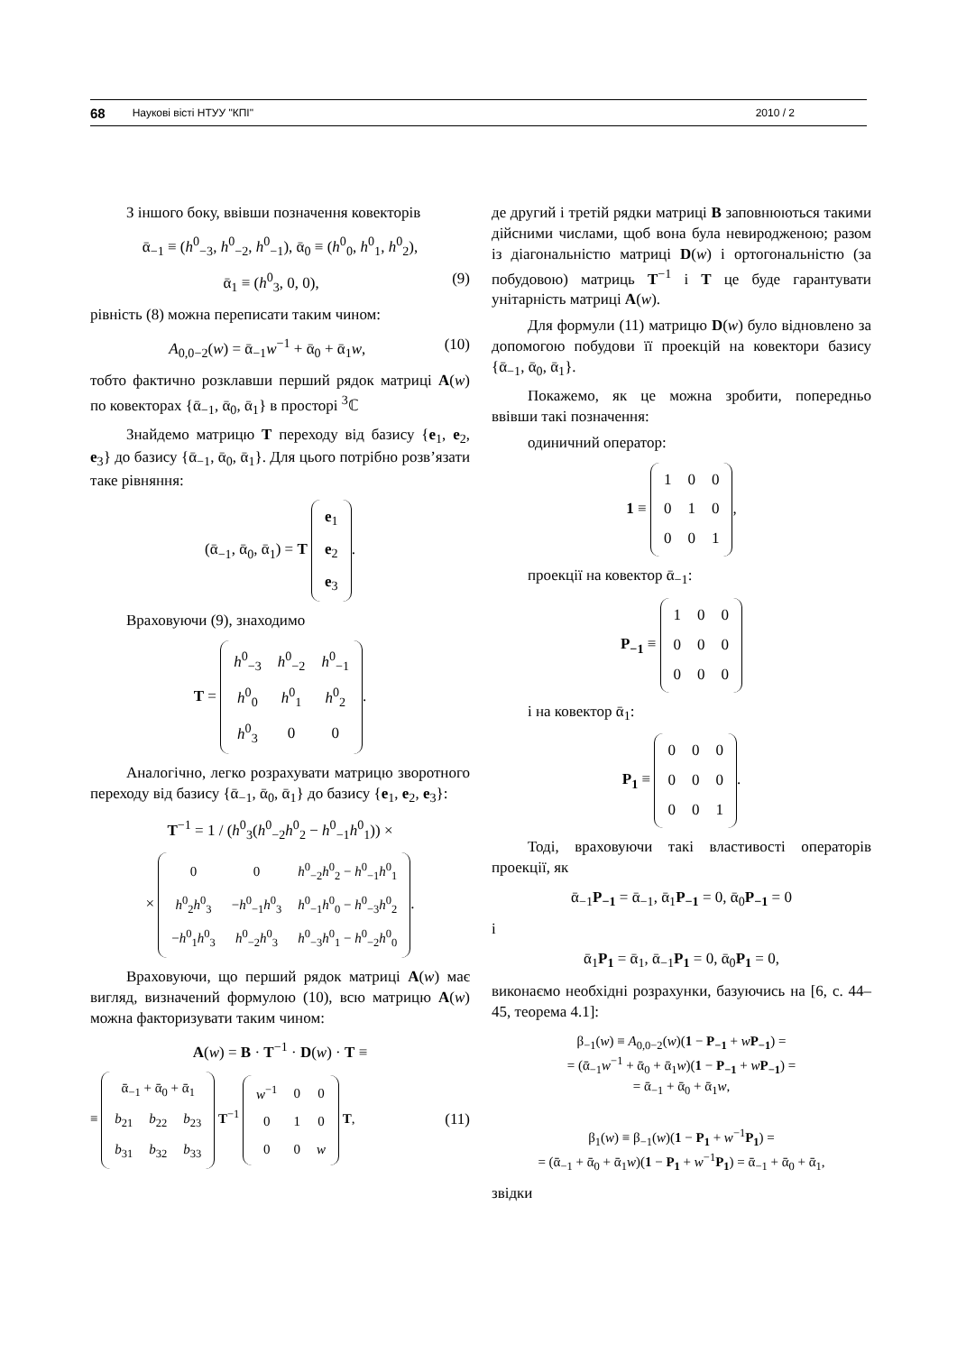68 Наукові вісті НТУУ "КПІ" 2010 / 2
З іншого боку, ввівши позначення ковекторів
ᾱ<sub>−1</sub> ≡ (h<sup>0</sup><sub>−3</sub>, h<sup>0</sup><sub>−2</sub>, h<sup>0</sup><sub>−1</sub>), ᾱ<sub>0</sub> ≡ (h<sup>0</sup><sub>0</sub>, h<sup>0</sup><sub>1</sub>, h<sup>0</sup><sub>2</sub>),
ᾱ<sub>1</sub> ≡ (h<sup>0</sup><sub>3</sub>, 0, 0), (9)
рівність (8) можна переписати таким чином:
A<sub>0,0−2</sub>(w) = ᾱ<sub>−1</sub>w<sup>−1</sup> + ᾱ<sub>0</sub> + ᾱ<sub>1</sub>w, (10)
тобто фактично розклавши перший рядок матриці A(w) по ковекторах {ᾱ<sub>−1</sub>, ᾱ<sub>0</sub>, ᾱ<sub>1</sub>} в просторі <sup>3</sup>ℂ
Знайдемо матрицю T переходу від базису {e<sub>1</sub>, e<sub>2</sub>, e<sub>3</sub>} до базису {ᾱ<sub>−1</sub>, ᾱ<sub>0</sub>, ᾱ<sub>1</sub>}. Для цього потрібно розв’язати таке рівняння:
(ᾱ<sub>−1</sub>, ᾱ<sub>0</sub>, ᾱ<sub>1</sub>) = T
| e<sub>1</sub> |
| e<sub>2</sub> |
| e<sub>3</sub> |
.
Враховуючи (9), знаходимо
T =
| h<sup>0</sup><sub>−3</sub> | h<sup>0</sup><sub>−2</sub> | h<sup>0</sup><sub>−1</sub> |
| h<sup>0</sup><sub>0</sub> | h<sup>0</sup><sub>1</sub> | h<sup>0</sup><sub>2</sub> |
| h<sup>0</sup><sub>3</sub> | 0 | 0 |
.
Аналогічно, легко розрахувати матрицю зворотного переходу від базису {ᾱ<sub>−1</sub>, ᾱ<sub>0</sub>, ᾱ<sub>1</sub>} до базису {e<sub>1</sub>, e<sub>2</sub>, e<sub>3</sub>}:
T<sup>−1</sup> = 1 / (h<sup>0</sup><sub>3</sub>(h<sup>0</sup><sub>−2</sub>h<sup>0</sup><sub>2</sub> − h<sup>0</sup><sub>−1</sub>h<sup>0</sup><sub>1</sub>)) ×
×
| 0 | 0 | h<sup>0</sup><sub>−2</sub> h<sup>0</sup><sub>2</sub> − h<sup>0</sup><sub>−1</sub> h<sup>0</sup><sub>1</sub> |
| h<sup>0</sup><sub>2</sub> h<sup>0</sup><sub>3</sub> | − h<sup>0</sup><sub>−1</sub> h<sup>0</sup><sub>3</sub> | h<sup>0</sup><sub>−1</sub> h<sup>0</sup><sub>0</sub> − h<sup>0</sup><sub>−3</sub> h<sup>0</sup><sub>2</sub> |
| − h<sup>0</sup><sub>1</sub> h<sup>0</sup><sub>3</sub> | h<sup>0</sup><sub>−2</sub> h<sup>0</sup><sub>3</sub> | h<sup>0</sup><sub>−3</sub> h<sup>0</sup><sub>1</sub> − h<sup>0</sup><sub>−2</sub> h<sup>0</sup><sub>0</sub> |
.
Враховуючи, що перший рядок матриці A(w) має вигляд, визначений формулою (10), всю матрицю A(w) можна факторизувати таким чином:
A(w) = B · T<sup>−1</sup> · D(w) · T ≡
≡
| ᾱ<sub>−1</sub> + ᾱ<sub>0</sub> + ᾱ<sub>1</sub> | | |
| b<sub>21</sub> | b<sub>22</sub> | b<sub>23</sub> |
| b<sub>31</sub> | b<sub>32</sub> | b<sub>33</sub> |
T<sup>−1</sup>
| w<sup>−1</sup> | 0 | 0 |
| 0 | 1 | 0 |
| 0 | 0 | w |
T, (11)
де другий і третій рядки матриці B заповнюються такими дійсними числами, щоб вона була невиродженою; разом із діагональністю матриці D(w) і ортогональністю (за побудовою) матриць T<sup>−1</sup> і T це буде гарантувати унітарність матриці A(w).
Для формули (11) матрицю D(w) було відновлено за допомогою побудови її проекцій на ковектори базису {ᾱ<sub>−1</sub>, ᾱ<sub>0</sub>, ᾱ<sub>1</sub>}.
Покажемо, як це можна зробити, попередньо ввівши такі позначення:
одиничний оператор:
1 ≡
| 1 | 0 | 0 |
| 0 | 1 | 0 |
| 0 | 0 | 1 |
,
проекції на ковектор ᾱ<sub>−1</sub>:
P<sub>−1</sub> ≡
| 1 | 0 | 0 |
| 0 | 0 | 0 |
| 0 | 0 | 0 |
і на ковектор ᾱ<sub>1</sub>:
P<sub>1</sub> ≡
| 0 | 0 | 0 |
| 0 | 0 | 0 |
| 0 | 0 | 1 |
.
Тоді, враховуючи такі властивості операторів проекції, як
ᾱ<sub>−1</sub>P<sub>−1</sub> = ᾱ<sub>−1</sub>, ᾱ<sub>1</sub>P<sub>−1</sub> = 0, ᾱ<sub>0</sub>P<sub>−1</sub> = 0
і
ᾱ<sub>1</sub>P<sub>1</sub> = ᾱ<sub>1</sub>, ᾱ<sub>−1</sub>P<sub>1</sub> = 0, ᾱ<sub>0</sub>P<sub>1</sub> = 0,
виконаємо необхідні розрахунки, базуючись на [6, с. 44–45, теорема 4.1]:
β<sub>−1</sub>(w) ≡ A<sub>0,0−2</sub>(w)(1 − P<sub>−1</sub> + wP<sub>−1</sub>) =
= (ᾱ<sub>−1</sub>w<sup>−1</sup> + ᾱ<sub>0</sub> + ᾱ<sub>1</sub>w)(1 − P<sub>−1</sub> + wP<sub>−1</sub>) =
= ᾱ<sub>−1</sub> + ᾱ<sub>0</sub> + ᾱ<sub>1</sub>w,
β<sub>1</sub>(w) ≡ β<sub>−1</sub>(w)(1 − P<sub>1</sub> + w<sup>−1</sup>P<sub>1</sub>) =
= (ᾱ<sub>−1</sub> + ᾱ<sub>0</sub> + ᾱ<sub>1</sub>w)(1 − P<sub>1</sub> + w<sup>−1</sup>P<sub>1</sub>) = ᾱ<sub>−1</sub> + ᾱ<sub>0</sub> + ᾱ<sub>1</sub>,
звідки